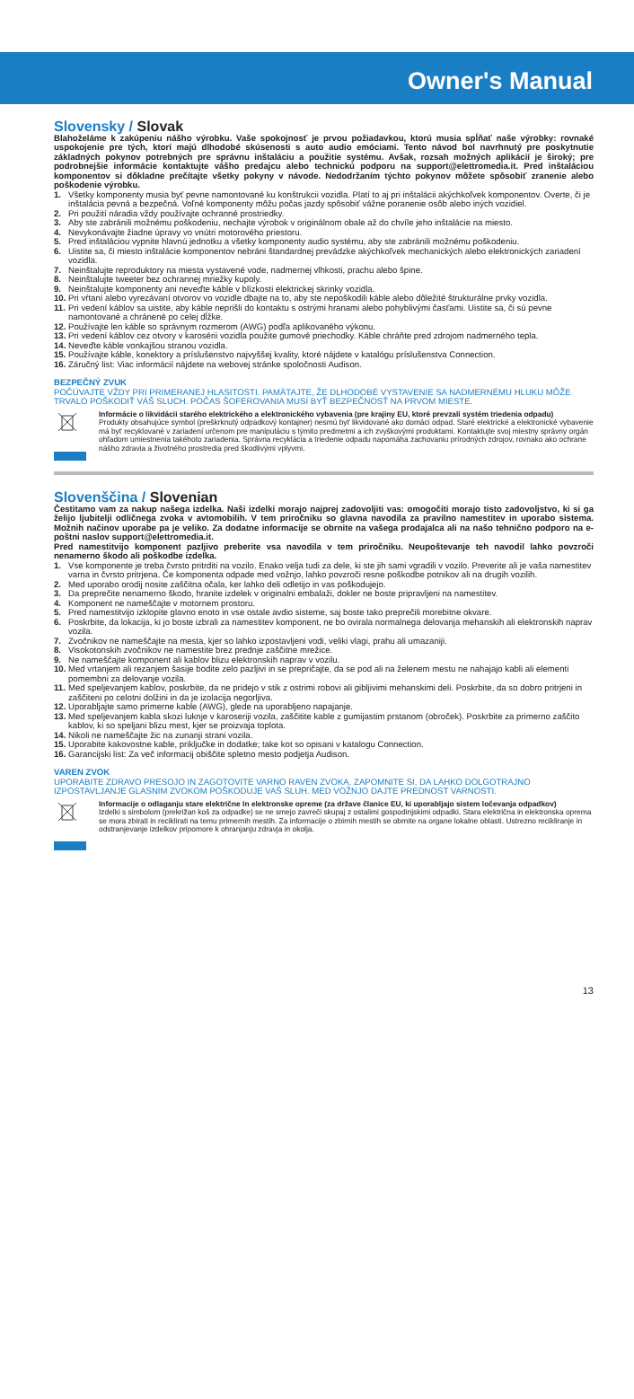Owner's Manual
Slovensky / Slovak
Blahoželáme k zakúpeniu nášho výrobku. Vaše spokojnosť je prvou požiadavkou, ktorú musia spĺňať naše výrobky: rovnaké uspokojenie pre tých, ktorí majú dlhodobé skúsenosti s auto audio emóciami. Tento návod bol navrhnutý pre poskytnutie základných pokynov potrebných pre správnu inštaláciu a použitie systému. Avšak, rozsah možných aplikácií je široký; pre podrobnejšie informácie kontaktujte vášho predajcu alebo technickú podporu na support@elettromedia.it. Pred inštaláciou komponentov si dôkladne prečítajte všetky pokyny v návode. Nedodržaním týchto pokynov môžete spôsobiť zranenie alebo poškodenie výrobku.
1. Všetky komponenty musia byť pevne namontované ku konštrukcii vozidla. Platí to aj pri inštalácii akýchkoľvek komponentov. Overte, či je inštalácia pevná a bezpečná. Voľné komponenty môžu počas jazdy spôsobiť vážne poranenie osôb alebo iných vozidiel.
2. Pri použití náradia vždy používajte ochranné prostriedky.
3. Aby ste zabránili možnému poškodeniu, nechajte výrobok v originálnom obale až do chvíle jeho inštalácie na miesto.
4. Nevykonávajte žiadne úpravy vo vnútri motorového priestoru.
5. Pred inštaláciou vypnite hlavnú jednotku a všetky komponenty audio systému, aby ste zabránili možnému poškodeniu.
6. Uistite sa, či miesto inštalácie komponentov nebráni štandardnej prevádzke akýchkoľvek mechanických alebo elektronických zariadení vozidla.
7. Neinštalujte reproduktory na miesta vystavené vode, nadmernej vlhkosti, prachu alebo špine.
8. Neinštalujte tweeter bez ochrannej mriežky kupoly.
9. Neinštalujte komponenty ani neveďte káble v blízkosti elektrickej skrinky vozidla.
10. Pri vŕtaní alebo vyrezávaní otvorov vo vozidle dbajte na to, aby ste nepoškodili káble alebo dôležité štrukturálne prvky vozidla.
11. Pri vedení káblov sa uistite, aby káble neprišli do kontaktu s ostrými hranami alebo pohyblivými časťami. Uistite sa, či sú pevne namontované a chránené po celej dĺžke.
12. Používajte len káble so správnym rozmerom (AWG) podľa aplikovaného výkonu.
13. Pri vedení káblov cez otvory v karosérii vozidla použite gumové priechodky. Káble chráňte pred zdrojom nadmerného tepla.
14. Neveďte káble vonkajšou stranou vozidla.
15. Používajte káble, konektory a príslušenstvo najvyššej kvality, ktoré nájdete v katalógu príslušenstva Connection.
16. Záručný list: Viac informácií nájdete na webovej stránke spoločnosti Audison.
BEZPEČNÝ ZVUK
POČÚVAJTE VŽDY PRI PRIMERANEJ HLASITOSTI. PAMÄTAJTE, ŽE DLHODOBÉ VYSTAVENIE SA NADMERNÉMU HLUKU MÔŽE TRVALO POŠKODIŤ VÁŠ SLUCH. POČAS ŠOFÉROVANIA MUSÍ BYŤ BEZPEČNOSŤ NA PRVOM MIESTE.
Informácie o likvidácii starého elektrického a elektronického vybavenia (pre krajiny EU, ktoré prevzali systém triedenia odpadu)
Produkty obsahujúce symbol (preškrknutý odpadkový kontajner) nesmú byť likvidované ako domáci odpad. Staré elektrické a elektronické vybavenie má byť recyklované v zariadení určenom pre manipuláciu s týmito predmetmi a ich zvyškovými produktami. Kontaktujte svoj miestny správny orgán ohľadom umiestnenia takéhoto zariadenia. Správna recyklácia a triedenie odpadu napomáha zachovaniu prírodných zdrojov, rovnako ako ochrane nášho zdravia a životného prostredia pred škodlivými vplyvmi.
Slovenščina / Slovenian
Čestitamo vam za nakup našega izdelka. Naši izdelki morajo najprej zadovoljiti vas: omogočiti morajo tisto zadovoljstvo, ki si ga želijo ljubitelji odličnega zvoka v avtomobilih. V tem priročniku so glavna navodila za pravilno namestitev in uporabo sistema. Možnih načinov uporabe pa je veliko. Za dodatne informacije se obrnite na vašega prodajalca ali na našo tehnično podporo na e-poštni naslov support@elettromedia.it.
Pred namestitvijo komponent pazljivo preberite vsa navodila v tem priročniku. Neupoštevanje teh navodil lahko povzroči nenamerno škodo ali poškodbe izdelka.
1. Vse komponente je treba čvrsto pritrditi na vozilo. Enako velja tudi za dele, ki ste jih sami vgradili v vozilo. Preverite ali je vaša namestitev varna in čvrsto pritrjena. Če komponenta odpade med vožnjo, lahko povzroči resne poškodbe potnikov ali na drugih vozilih.
2. Med uporabo orodij nosite zaščitna očala, ker lahko deli odletijo in vas poškodujejo.
3. Da preprečite nenamerno škodo, hranite izdelek v originalni embalaži, dokler ne boste pripravljeni na namestitev.
4. Komponent ne nameščajte v motornem prostoru.
5. Pred namestitvijo izklopite glavno enoto in vse ostale avdio sisteme, saj boste tako preprečili morebitne okvare.
6. Poskrbite, da lokacija, ki jo boste izbrali za namestitev komponent, ne bo ovirala normalnega delovanja mehanskih ali elektronskih naprav vozila.
7. Zvočnikov ne nameščajte na mesta, kjer so lahko izpostavljeni vodi, veliki vlagi, prahu ali umazaniji.
8. Visokotonskih zvočnikov ne namestite brez prednje zaščitne mrežice.
9. Ne nameščajte komponent ali kablov blizu elektronskih naprav v vozilu.
10. Med vrtanjem ali rezanjem šasije bodite zelo pazljivi in se prepričajte, da se pod ali na želenem mestu ne nahajajo kabli ali elementi pomembni za delovanje vozila.
11. Med speljevanjem kablov, poskrbite, da ne pridejo v stik z ostrimi robovi ali gibljivimi mehanskimi deli. Poskrbite, da so dobro pritrjeni in zaščiteni po celotni dolžini in da je izolacija negorljiva.
12. Uporabljajte samo primerne kable (AWG), glede na uporabljeno napajanje.
13. Med speljevanjem kabla skozi luknje v karoseriji vozila, zaščitite kable z gumijastim prstanom (obroček). Poskrbite za primerno zaščito kablov, ki so speljani blizu mest, kjer se proizvaja toplota.
14. Nikoli ne nameščajte žic na zunanji strani vozila.
15. Uporabite kakovostne kable, priključke in dodatke; take kot so opisani v katalogu Connection.
16. Garancijski list: Za več informacij obiščite spletno mesto podjetja Audison.
VAREN ZVOK
UPORABITE ZDRAVO PRESOJO IN ZAGOTOVITE VARNO RAVEN ZVOKA. ZAPOMNITE SI, DA LAHKO DOLGOTRAJNO IZPOSTAVLJANJE GLASNIM ZVOKOM POŠKODUJE VAŠ SLUH. MED VOŽNJO DAJTE PREDNOST VARNOSTI.
Informacije o odlaganju stare električne In elektronske opreme (za države članice EU, ki uporabljajo sistem ločevanja odpadkov)
Izdelki s simbolom (prekrižan koš za odpadke) se ne smejo zavreči skupaj z ostalimi gospodinjskimi odpadki. Stara električna in elektronska oprema se mora zbirati in reciklirati na temu primernih mestih. Za informacije o zbirnih mestih se obrnite na organe lokalne oblasti. Ustrezno recikliranje in odstranjevanje izdelkov pripomore k ohranjanju zdravja in okolja.
13